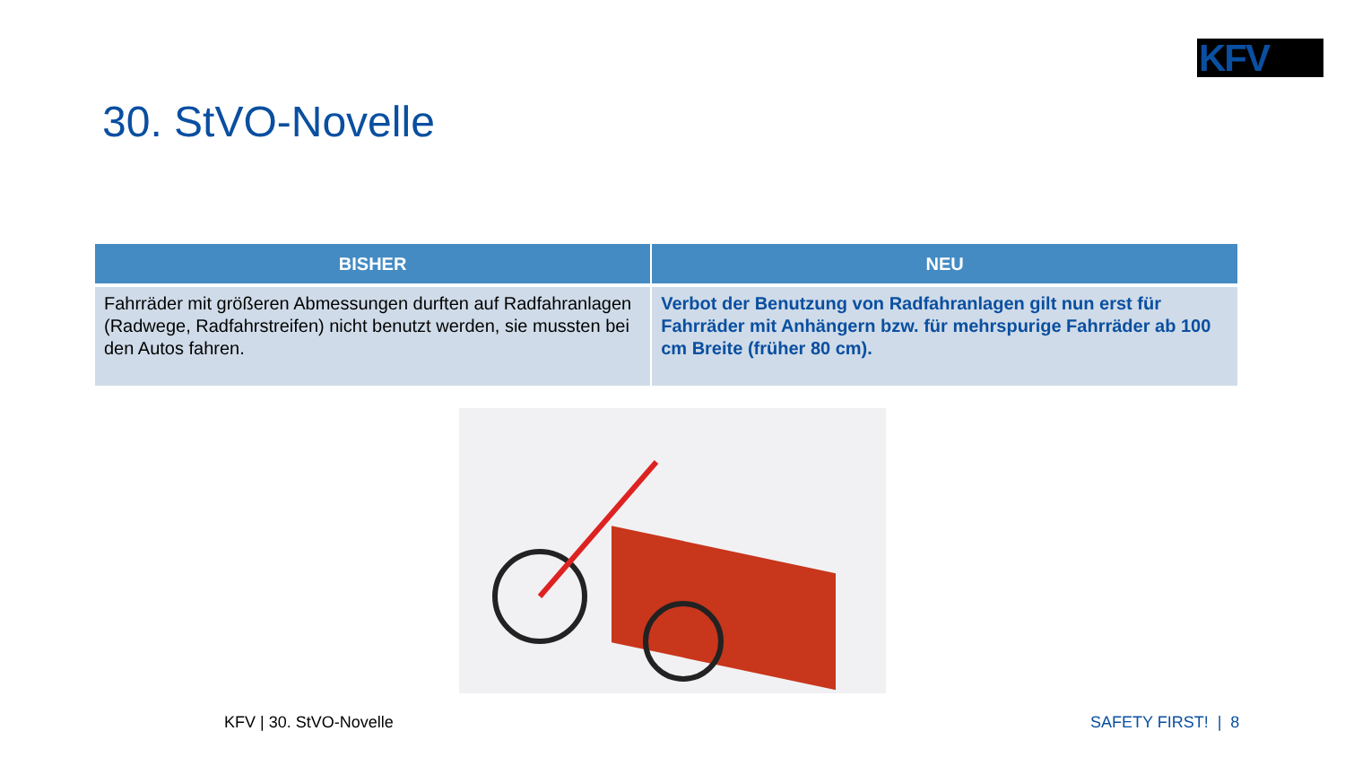KFV
30. StVO-Novelle
| BISHER | NEU |
| --- | --- |
| Fahrräder mit größeren Abmessungen durften auf Radfahranlagen (Radwege, Radfahrstreifen) nicht benutzt werden, sie mussten bei den Autos fahren. | Verbot der Benutzung von Radfahranlagen gilt nun erst für Fahrräder mit Anhängern bzw. für mehrspurige Fahrräder ab 100 cm Breite (früher 80 cm). |
KFV | 30. StVO-Novelle SAFETY FIRST! | 8